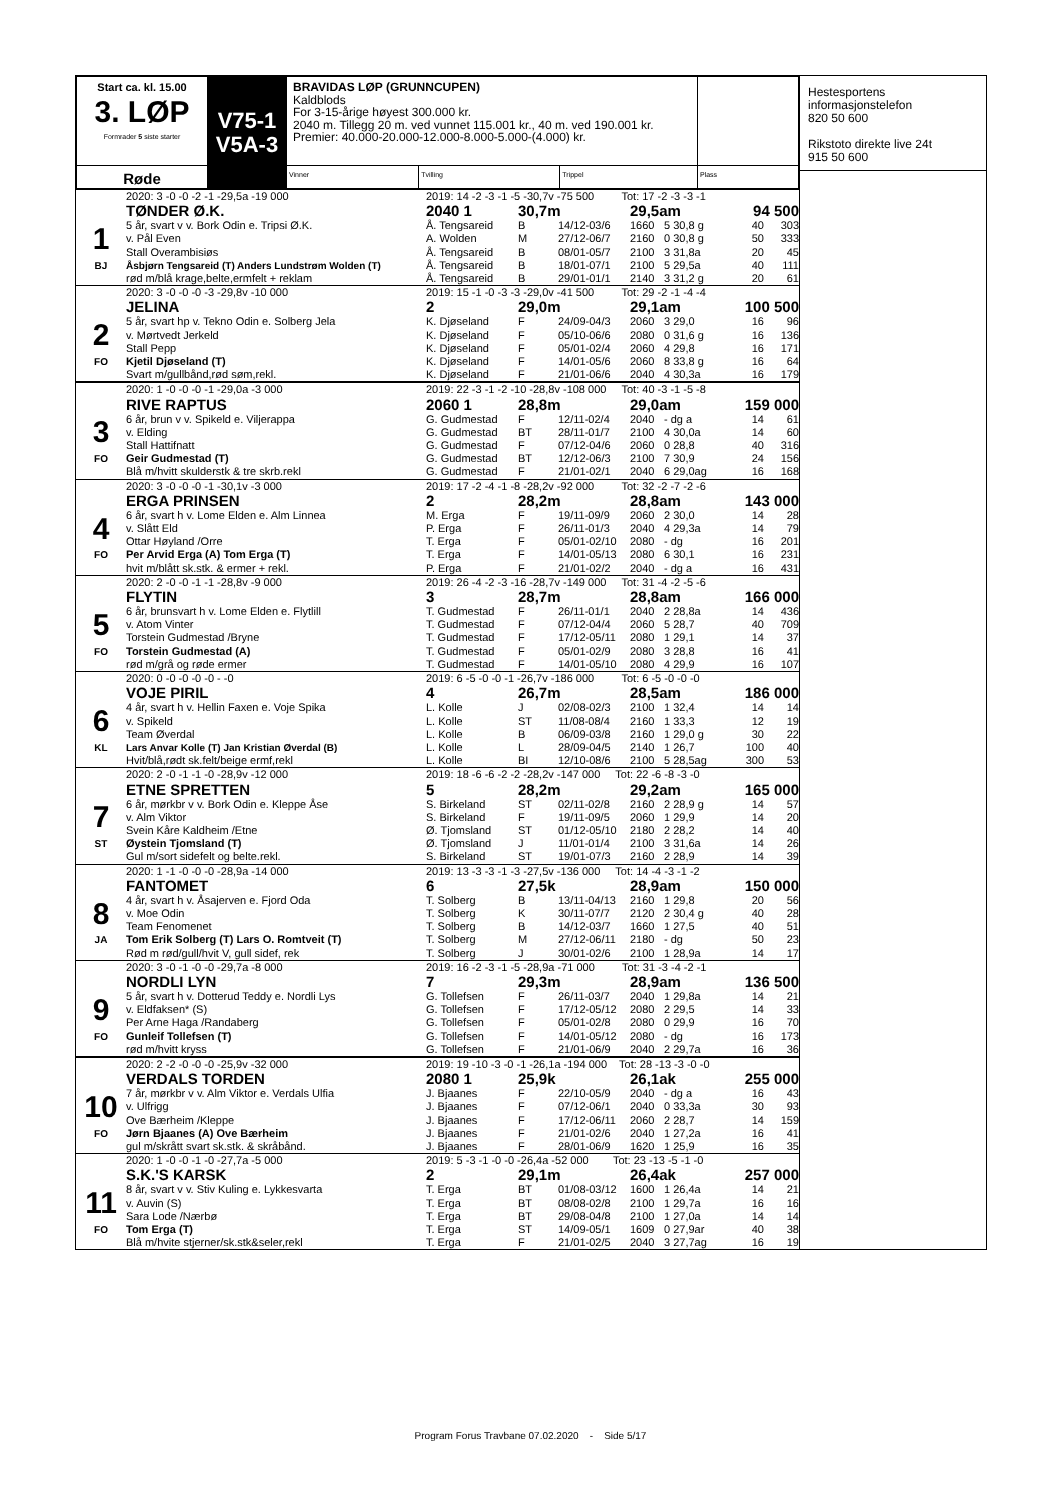| Start ca. kl. 15.00 3. LØP Formrader 5 siste starter | V75-1 V5A-3 | BRAVIDAS LØP (GRUNNCUPEN) Kaldblods For 3-15-årige høyest 300.000 kr. 2040 m. Tillegg 20 m. ved vunnet 115.001 kr., 40 m. ved 190.001 kr. Premier: 40.000-20.000-12.000-8.000-5.000-(4.000) kr. | | | |
| Røde | | Vinner | Tvilling | Trippel | Plass |
| | 2020: 3 -0 -0 -2 -1 -29,5a -19 000 | 2019: 14 -2 -3 -1 -5 -30,7v -75 500 Tot: 17 -2 -3 -3 -1 | | | | | | |
| | TØNDER Ø.K. | 2040 1 | 30,7m | | 29,5am | | 94 500 | |
| 1 | 5 år, svart v v. Bork Odin e. Tripsi Ø.K. | Å. Tengsareid | B | 14/12-03/6 | 1660 | 5 30,8 g | 40 | 303 |
| | v. Pål Even | A. Wolden | M | 27/12-06/7 | 2160 | 0 30,8 g | 50 | 333 |
| | Stall Overambisiøs | Å. Tengsareid | B | 08/01-05/7 | 2100 | 3 31,8a | 20 | 45 |
| BJ | Åsbjørn Tengsareid (T) Anders Lundstrøm Wolden (T) | Å. Tengsareid | B | 18/01-07/1 | 2100 | 5 29,5a | 40 | 111 |
| | rød m/blå krage,belte,ermfelt + reklam | Å. Tengsareid | B | 29/01-01/1 | 2140 | 3 31,2 g | 20 | 61 |
| | 2020: 3 -0 -0 -0 -3 -29,8v -10 000 | 2019: 15 -1 -0 -3 -3 -29,0v -41 500 Tot: 29 -2 -1 -4 -4 | | | | | | |
| | JELINA | 2 | 29,0m | | 29,1am | | 100 500 | |
| 2 | 5 år, svart hp v. Tekno Odin e. Solberg Jela | K. Djøseland | F | 24/09-04/3 | 2060 | 3 29,0 | 16 | 96 |
| | v. Mørtvedt Jerkeld | K. Djøseland | F | 05/10-06/6 | 2080 | 0 31,6 g | 16 | 136 |
| | Stall Pepp | K. Djøseland | F | 05/01-02/4 | 2060 | 4 29,8 | 16 | 171 |
| FO | Kjetil Djøseland (T) | K. Djøseland | F | 14/01-05/6 | 2060 | 8 33,8 g | 16 | 64 |
| | Svart m/gullbånd,rød søm,rekl. | K. Djøseland | F | 21/01-06/6 | 2040 | 4 30,3a | 16 | 179 |
| | 2020: 1 -0 -0 -0 -1 -29,0a -3 000 | 2019: 22 -3 -1 -2 -10 -28,8v -108 000 Tot: 40 -3 -1 -5 -8 | | | | | | |
| | RIVE RAPTUS | 2060 1 | 28,8m | | 29,0am | | 159 000 | |
| 3 | 6 år, brun v v. Spikeld e. Viljerappa | G. Gudmestad | F | 12/11-02/4 | 2040 | - dg a | 14 | 61 |
| | v. Elding | G. Gudmestad | BT | 28/11-01/7 | 2100 | 4 30,0a | 14 | 60 |
| | Stall Hattifnatt | G. Gudmestad | F | 07/12-04/6 | 2060 | 0 28,8 | 40 | 316 |
| FO | Geir Gudmestad (T) | G. Gudmestad | BT | 12/12-06/3 | 2100 | 7 30,9 | 24 | 156 |
| | Blå m/hvitt skulderstk & tre skrb.rekl | G. Gudmestad | F | 21/01-02/1 | 2040 | 6 29,0ag | 16 | 168 |
| | 2020: 3 -0 -0 -0 -1 -30,1v -3 000 | 2019: 17 -2 -4 -1 -8 -28,2v -92 000 Tot: 32 -2 -7 -2 -6 | | | | | | |
| | ERGA PRINSEN | 2 | 28,2m | | 28,8am | | 143 000 | |
| 4 | 6 år, svart h v. Lome Elden e. Alm Linnea | M. Erga | F | 19/11-09/9 | 2060 | 2 30,0 | 14 | 28 |
| | v. Slått Eld | P. Erga | F | 26/11-01/3 | 2040 | 4 29,3a | 14 | 79 |
| | Ottar Høyland /Orre | T. Erga | F | 05/01-02/10 | 2080 | - dg | 16 | 201 |
| FO | Per Arvid Erga (A) Tom Erga (T) | T. Erga | F | 14/01-05/13 | 2080 | 6 30,1 | 16 | 231 |
| | hvit m/blått sk.stk. & ermer + rekl. | P. Erga | F | 21/01-02/2 | 2040 | - dg a | 16 | 431 |
| | 2020: 2 -0 -0 -1 -1 -28,8v -9 000 | 2019: 26 -4 -2 -3 -16 -28,7v -149 000 Tot: 31 -4 -2 -5 -6 | | | | | | |
| | FLYTIN | 3 | 28,7m | | 28,8am | | 166 000 | |
| 5 | 6 år, brunsvart h v. Lome Elden e. Flytlill | T. Gudmestad | F | 26/11-01/1 | 2040 | 2 28,8a | 14 | 436 |
| | v. Atom Vinter | T. Gudmestad | F | 07/12-04/4 | 2060 | 5 28,7 | 40 | 709 |
| | Torstein Gudmestad /Bryne | T. Gudmestad | F | 17/12-05/11 | 2080 | 1 29,1 | 14 | 37 |
| FO | Torstein Gudmestad (A) | T. Gudmestad | F | 05/01-02/9 | 2080 | 3 28,8 | 16 | 41 |
| | rød m/grå og røde ermer | T. Gudmestad | F | 14/01-05/10 | 2080 | 4 29,9 | 16 | 107 |
| | 2020: 0 -0 -0 -0 -0 - -0 | 2019: 6 -5 -0 -0 -1 -26,7v -186 000 Tot: 6 -5 -0 -0 -0 | | | | | | |
| | VOJE PIRIL | 4 | 26,7m | | 28,5am | | 186 000 | |
| 6 | 4 år, svart h v. Hellin Faxen e. Voje Spika | L. Kolle | J | 02/08-02/3 | 2100 | 1 32,4 | 14 | 14 |
| | v. Spikeld | L. Kolle | ST | 11/08-08/4 | 2160 | 1 33,3 | 12 | 19 |
| | Team Øverdal | L. Kolle | B | 06/09-03/8 | 2160 | 1 29,0 g | 30 | 22 |
| KL | Lars Anvar Kolle (T) Jan Kristian Øverdal (B) | L. Kolle | L | 28/09-04/5 | 2140 | 1 26,7 | 100 | 40 |
| | Hvit/blå,rødt sk.felt/beige ermf,rekl | L. Kolle | BI | 12/10-08/6 | 2100 | 5 28,5ag | 300 | 53 |
| | 2020: 2 -0 -1 -1 -0 -28,9v -12 000 | 2019: 18 -6 -6 -2 -2 -28,2v -147 000 Tot: 22 -6 -8 -3 -0 | | | | | | |
| | ETNE SPRETTEN | 5 | 28,2m | | 29,2am | | 165 000 | |
| 7 | 6 år, mørkbr v v. Bork Odin e. Kleppe Åse | S. Birkeland | ST | 02/11-02/8 | 2160 | 2 28,9 g | 14 | 57 |
| | v. Alm Viktor | S. Birkeland | F | 19/11-09/5 | 2060 | 1 29,9 | 14 | 20 |
| | Svein Kåre Kaldheim /Etne | Ø. Tjomsland | ST | 01/12-05/10 | 2180 | 2 28,2 | 14 | 40 |
| ST | Øystein Tjomsland (T) | Ø. Tjomsland | J | 11/01-01/4 | 2100 | 3 31,6a | 14 | 26 |
| | Gul m/sort sidefelt og belte.rekl. | S. Birkeland | ST | 19/01-07/3 | 2160 | 2 28,9 | 14 | 39 |
| | 2020: 1 -1 -0 -0 -0 -28,9a -14 000 | 2019: 13 -3 -3 -1 -3 -27,5v -136 000 Tot: 14 -4 -3 -1 -2 | | | | | | |
| | FANTOMET | 6 | 27,5k | | 28,9am | | 150 000 | |
| 8 | 4 år, svart h v. Åsajerven e. Fjord Oda | T. Solberg | B | 13/11-04/13 | 2160 | 1 29,8 | 20 | 56 |
| | v. Moe Odin | T. Solberg | K | 30/11-07/7 | 2120 | 2 30,4 g | 40 | 28 |
| | Team Fenomenet | T. Solberg | B | 14/12-03/7 | 1660 | 1 27,5 | 40 | 51 |
| JA | Tom Erik Solberg (T) Lars O. Romtveit (T) | T. Solberg | M | 27/12-06/11 | 2180 | - dg | 50 | 23 |
| | Rød m rød/gull/hvit V, gull sidef, rek | T. Solberg | J | 30/01-02/6 | 2100 | 1 28,9a | 14 | 17 |
| | 2020: 3 -0 -1 -0 -0 -29,7a -8 000 | 2019: 16 -2 -3 -1 -5 -28,9a -71 000 Tot: 31 -3 -4 -2 -1 | | | | | | |
| | NORDLI LYN | 7 | 29,3m | | 28,9am | | 136 500 | |
| 9 | 5 år, svart h v. Dotterud Teddy e. Nordli Lys | G. Tollefsen | F | 26/11-03/7 | 2040 | 1 29,8a | 14 | 21 |
| | v. Eldfaksen* (S) | G. Tollefsen | F | 17/12-05/12 | 2080 | 2 29,5 | 14 | 33 |
| | Per Arne Haga /Randaberg | G. Tollefsen | F | 05/01-02/8 | 2080 | 0 29,9 | 16 | 70 |
| FO | Gunleif Tollefsen (T) | G. Tollefsen | F | 14/01-05/12 | 2080 | - dg | 16 | 173 |
| | rød m/hvitt kryss | G. Tollefsen | F | 21/01-06/9 | 2040 | 2 29,7a | 16 | 36 |
| | 2020: 2 -2 -0 -0 -0 -25,9v -32 000 | 2019: 19 -10 -3 -0 -1 -26,1a -194 000 Tot: 28 -13 -3 -0 -0 | | | | | | |
| | VERDALS TORDEN | 2080 1 | 25,9k | | 26,1ak | | 255 000 | |
| 10 | 7 år, mørkbr v v. Alm Viktor e. Verdals Ulfia | J. Bjaanes | F | 22/10-05/9 | 2040 | - dg a | 16 | 43 |
| | v. Ulfrigg | J. Bjaanes | F | 07/12-06/1 | 2040 | 0 33,3a | 30 | 93 |
| | Ove Bærheim /Kleppe | J. Bjaanes | F | 17/12-06/11 | 2060 | 2 28,7 | 14 | 159 |
| FO | Jørn Bjaanes (A) Ove Bærheim | J. Bjaanes | F | 21/01-02/6 | 2040 | 1 27,2a | 16 | 41 |
| | gul m/skrått svart sk.stk. & skråbånd. | J. Bjaanes | F | 28/01-06/9 | 1620 | 1 25,9 | 16 | 35 |
| | 2020: 1 -0 -0 -1 -0 -27,7a -5 000 | 2019: 5 -3 -1 -0 -0 -26,4a -52 000 Tot: 23 -13 -5 -1 -0 | | | | | | |
| | S.K.'S KARSK | 2 | 29,1m | | 26,4ak | | 257 000 | |
| 11 | 8 år, svart v v. Stiv Kuling e. Lykkesvarta | T. Erga | BT | 01/08-03/12 | 1600 | 1 26,4a | 14 | 21 |
| | v. Auvin (S) | T. Erga | BT | 08/08-02/8 | 2100 | 1 29,7a | 16 | 16 |
| | Sara Lode /Nærbø | T. Erga | BT | 29/08-04/8 | 2100 | 1 27,0a | 14 | 14 |
| FO | Tom Erga (T) | T. Erga | ST | 14/09-05/1 | 1609 | 0 27,9ar | 40 | 38 |
| | Blå m/hvite stjerner/sk.stk&seler,rekl | T. Erga | F | 21/01-02/5 | 2040 | 3 27,7ag | 16 | 19 |
Hestesportens
informasjonstelefon
820 50 600
Rikstoto direkte live 24t
915 50 600
Program Forus Travbane 07.02.2020 - Side 5/17